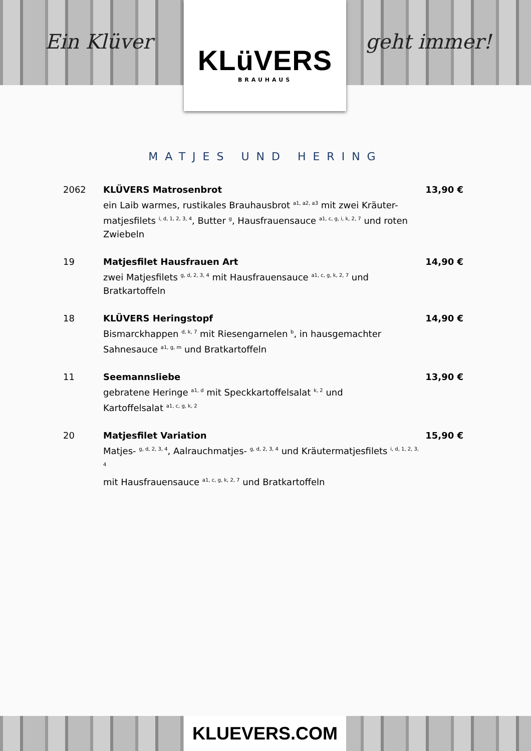Ein Klüver
KLüVERS
BRAUHAUS
geht immer!
MATJES UND HERING
2062 KLÜVERS Matrosenbrot
ein Laib warmes, rustikales Brauhausbrot <sup>a1, a2, a3</sup> mit zwei Kräuter-matjesfilets <sup>i, d, 1, 2, 3, 4</sup>, Butter <sup>g</sup>, Hausfrauensauce <sup>a1, c, g, i, k, 2, 7</sup> und roten Zwiebeln
13,90 €
19 Matjesfilet Hausfrauen Art
zwei Matjesfilets <sup>g, d, 2, 3, 4</sup> mit Hausfrauensauce <sup>a1, c, g, k, 2, 7</sup> und Bratkartoffeln
14,90 €
18 KLÜVERS Heringstopf
Bismarckhappen <sup>d, k, 7</sup> mit Riesengarnelen <sup>b</sup>, in hausgemachter
Sahnesauce <sup>a1, g, m</sup> und Bratkartoffeln
14,90 €
11 Seemannsliebe
gebratene Heringe <sup>a1, d</sup> mit Speckkartoffelsalat <sup>k, 2</sup> und
Kartoffelsalat <sup>a1, c, g, k, 2</sup>
13,90 €
20 Matjesfilet Variation
Matjes- <sup>g, d, 2, 3, 4</sup>, Aalrauchmatjes- <sup>g, d, 2, 3, 4</sup> und Kräutermatjesfilets <sup>i, d, 1, 2, 3, 4</sup>
mit Hausfrauensauce <sup>a1, c, g, k, 2, 7</sup> und Bratkartoffeln
15,90 €
KLUEVERS.COM